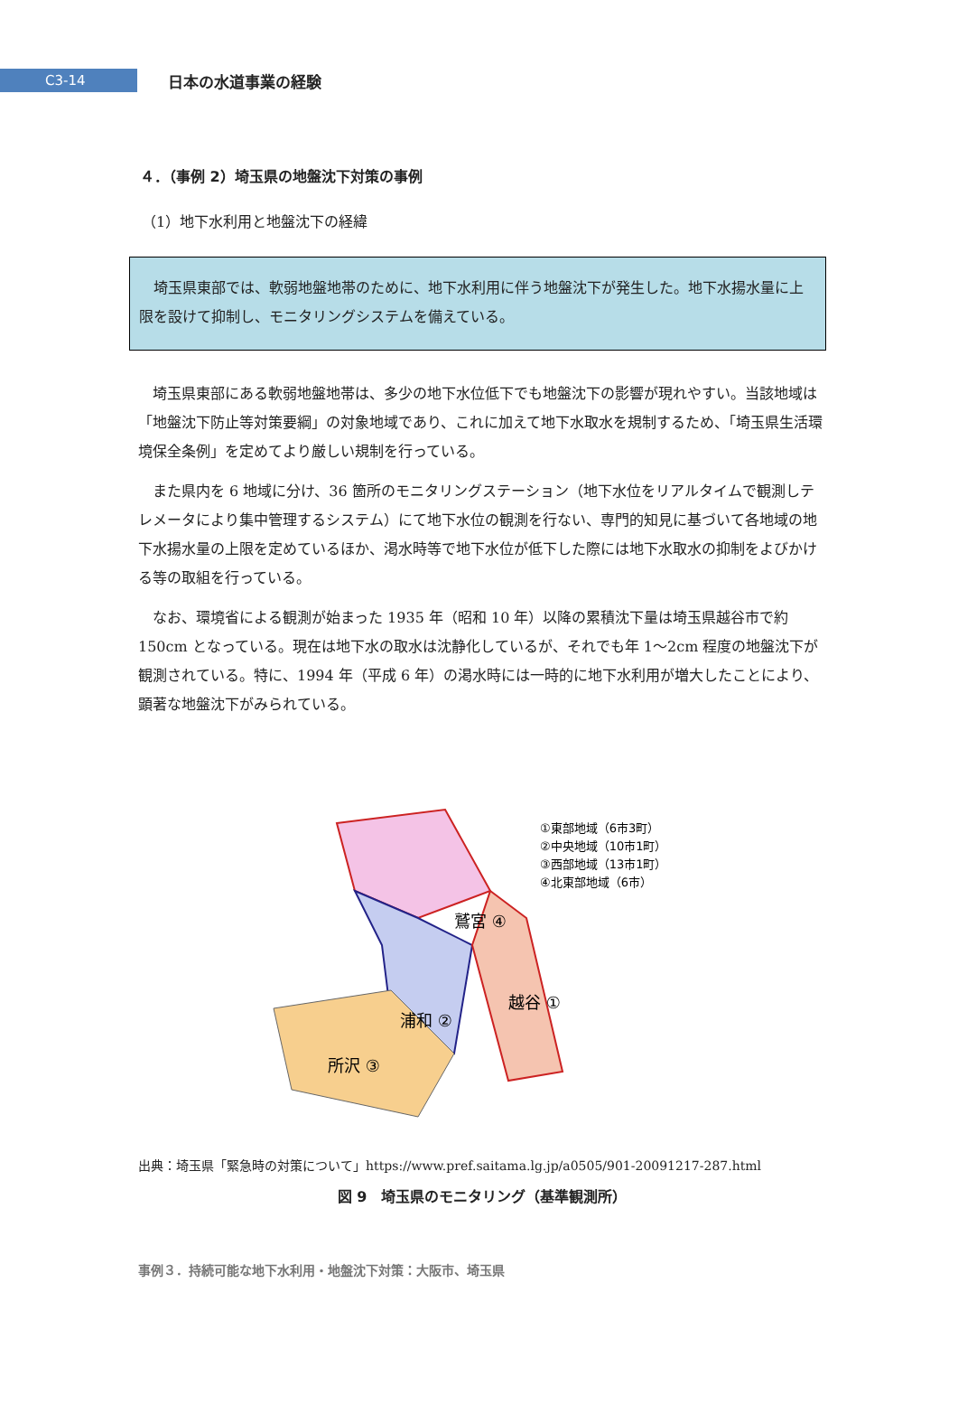C3-14
日本の水道事業の経験
４．（事例 2）埼玉県の地盤沈下対策の事例
（1）地下水利用と地盤沈下の経緯
埼玉県東部では、軟弱地盤地帯のために、地下水利用に伴う地盤沈下が発生した。地下水揚水量に上限を設けて抑制し、モニタリングシステムを備えている。
埼玉県東部にある軟弱地盤地帯は、多少の地下水位低下でも地盤沈下の影響が現れやすい。当該地域は「地盤沈下防止等対策要綱」の対象地域であり、これに加えて地下水取水を規制するため、「埼玉県生活環境保全条例」を定めてより厳しい規制を行っている。
また県内を 6 地域に分け、36 箇所のモニタリングステーション（地下水位をリアルタイムで観測しテレメータにより集中管理するシステム）にて地下水位の観測を行ない、専門的知見に基づいて各地域の地下水揚水量の上限を定めているほか、渇水時等で地下水位が低下した際には地下水取水の抑制をよびかける等の取組を行っている。
なお、環境省による観測が始まった 1935 年（昭和 10 年）以降の累積沈下量は埼玉県越谷市で約 150cm となっている。現在は地下水の取水は沈静化しているが、それでも年 1～2cm 程度の地盤沈下が観測されている。特に、1994 年（平成 6 年）の渇水時には一時的に地下水利用が増大したことにより、顕著な地盤沈下がみられている。
鷲宮 ④
浦和 ②
越谷 ①
所沢 ③
①東部地域（6市3町）
②中央地域（10市1町）
③西部地域（13市1町）
④北東部地域（6市）
出典：埼玉県「緊急時の対策について」https://www.pref.saitama.lg.jp/a0505/901-20091217-287.html
図 9　埼玉県のモニタリング（基準観測所）
事例３．持続可能な地下水利用・地盤沈下対策：大阪市、埼玉県